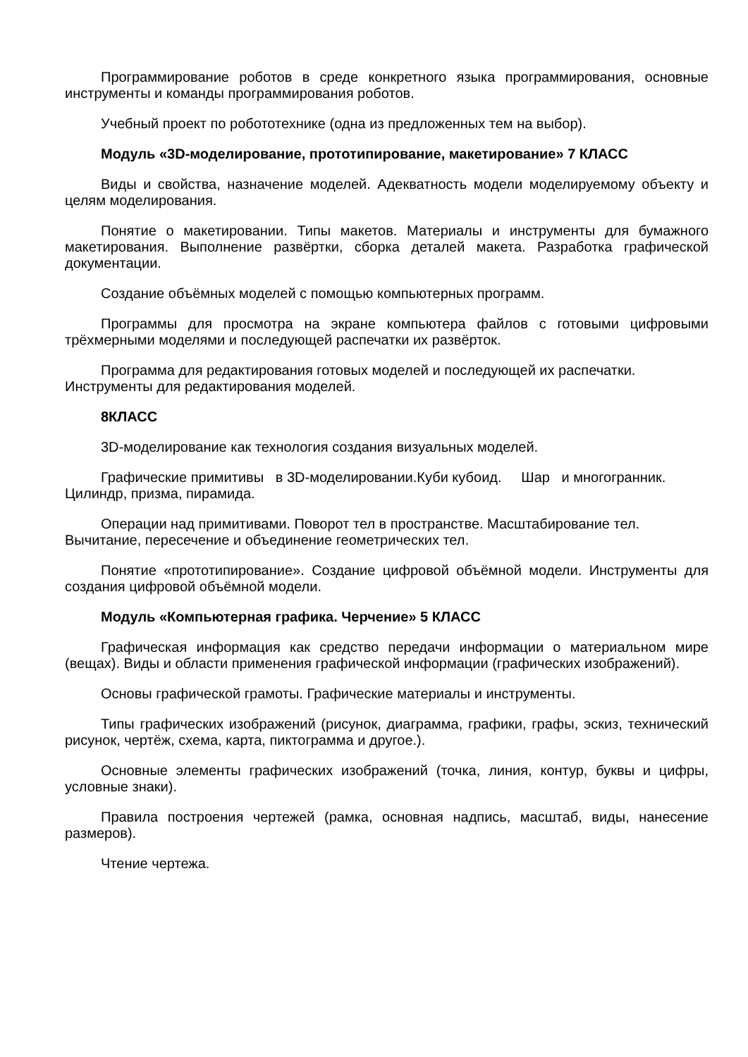Программирование роботов в среде конкретного языка программирования, основные инструменты и команды программирования роботов.
Учебный проект по робототехнике (одна из предложенных тем на выбор).
Модуль «3D-моделирование, прототипирование, макетирование» 7 КЛАСС
Виды и свойства, назначение моделей. Адекватность модели моделируемому объекту и целям моделирования.
Понятие о макетировании. Типы макетов. Материалы и инструменты для бумажного макетирования. Выполнение развёртки, сборка деталей макета. Разработка графической документации.
Создание объёмных моделей с помощью компьютерных программ.
Программы для просмотра на экране компьютера файлов с готовыми цифровыми трёхмерными моделями и последующей распечатки их развёрток.
Программа для редактирования готовых моделей и последующей их распечатки. Инструменты для редактирования моделей.
8КЛАСС
3D-моделирование как технология создания визуальных моделей.
Графические примитивы в 3D-моделировании.Куби кубоид. Шар и многогранник. Цилиндр, призма, пирамида.
Операции над примитивами. Поворот тел в пространстве. Масштабирование тел. Вычитание, пересечение и объединение геометрических тел.
Понятие «прототипирование». Создание цифровой объёмной модели. Инструменты для создания цифровой объёмной модели.
Модуль «Компьютерная графика. Черчение» 5 КЛАСС
Графическая информация как средство передачи информации о материальном мире (вещах). Виды и области применения графической информации (графических изображений).
Основы графической грамоты. Графические материалы и инструменты.
Типы графических изображений (рисунок, диаграмма, графики, графы, эскиз, технический рисунок, чертёж, схема, карта, пиктограмма и другое.).
Основные элементы графических изображений (точка, линия, контур, буквы и цифры, условные знаки).
Правила построения чертежей (рамка, основная надпись, масштаб, виды, нанесение размеров).
Чтение чертежа.